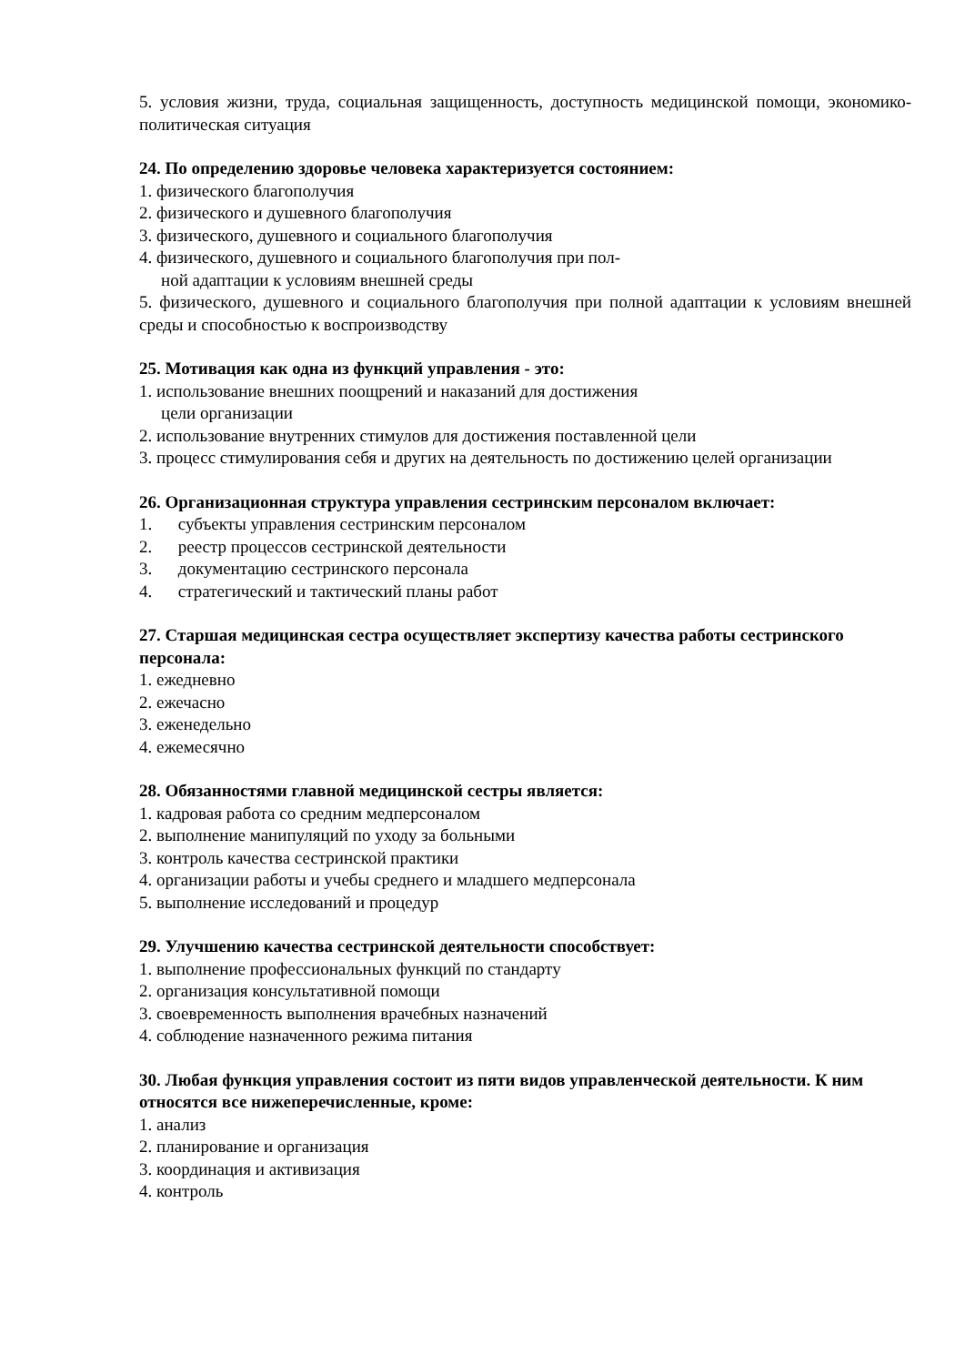5. условия жизни, труда, социальная защищенность, доступность медицинской помощи, экономико-политическая ситуация
24. По определению здоровье человека характеризуется состоянием:
1. физического благополучия
2. физического и душевного благополучия
3. физического, душевного и социального благополучия
4. физического, душевного и социального благополучия при пол-
ной адаптации к условиям внешней среды
5. физического, душевного и социального благополучия при полной адаптации к условиям внешней среды и способностью к воспроизводству
25. Мотивация как одна из функций управления - это:
1. использование внешних поощрений и наказаний для достижения
цели организации
2. использование внутренних стимулов для достижения поставленной цели
3. процесс стимулирования себя и других на деятельность по достижению целей организации
26. Организационная структура управления сестринским персоналом включает:
1. субъекты управления сестринским персоналом
2. реестр процессов сестринской деятельности
3. документацию сестринского персонала
4. стратегический и тактический планы работ
27. Старшая медицинская сестра осуществляет экспертизу качества работы сестринского персонала:
1. ежедневно
2. ежечасно
3. еженедельно
4. ежемесячно
28. Обязанностями главной медицинской сестры является:
1. кадровая работа со средним медперсоналом
2. выполнение манипуляций по уходу за больными
3. контроль качества сестринской практики
4. организации работы и учебы среднего и младшего медперсонала
5. выполнение исследований и процедур
29. Улучшению качества сестринской деятельности способствует:
1. выполнение профессиональных функций по стандарту
2. организация консультативной помощи
3. своевременность выполнения врачебных назначений
4. соблюдение назначенного режима питания
30. Любая функция управления состоит из пяти видов управленческой деятельности. К ним относятся все нижеперечисленные, кроме:
1. анализ
2. планирование и организация
3. координация и активизация
4. контроль